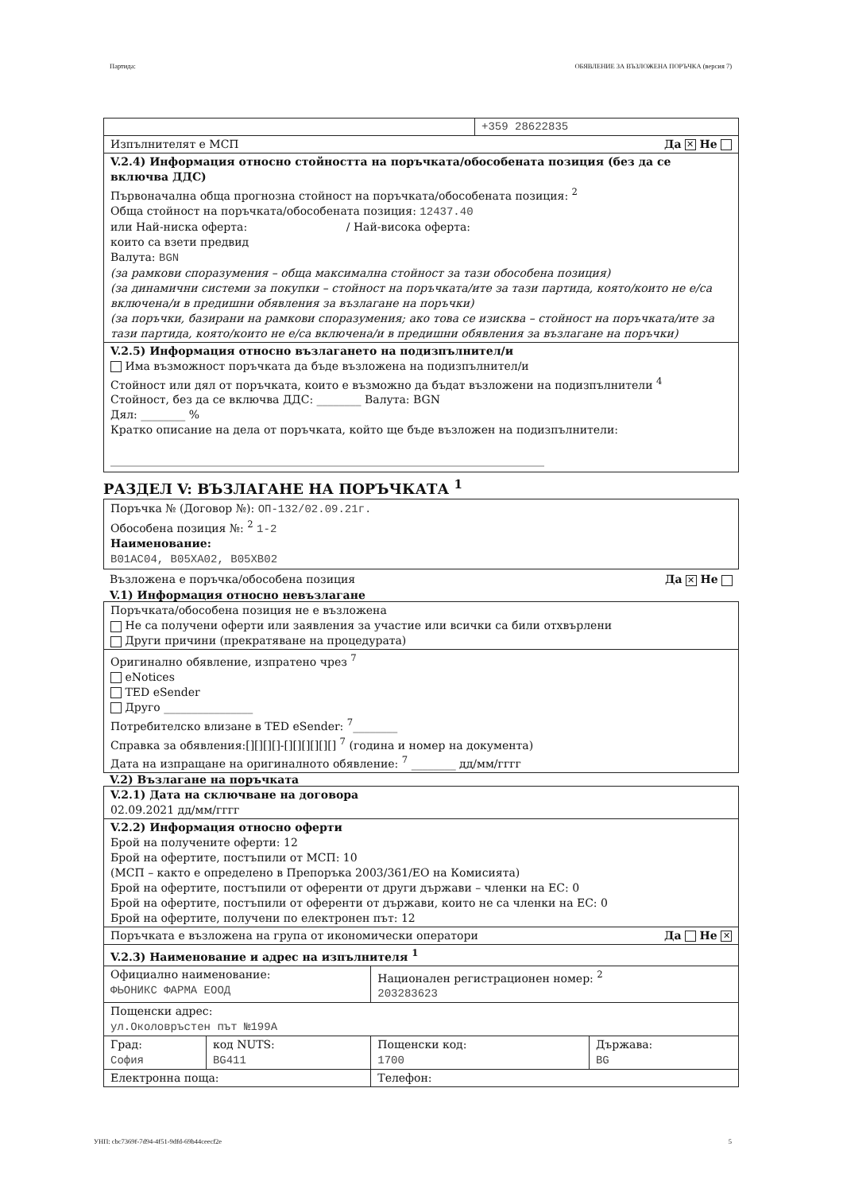Партида: ОБЯВЛЕНИЕ ЗА ВЪЗЛОЖЕНА ПОРЪЧКА (версия 7)
| | +359 28622835 |
| Изпълнителят е МСП Да ✕ Не | |
| V.2.4) Информация относно стойността на поръчката/обособената позиция (без да се включва ДДС) Първоначална обща прогнозна стойност на поръчката/обособената позиция: <sup>2</sup> Обща стойност на поръчката/обособената позиция: 12437.40 или Най-ниска оферта: / Най-висока оферта: които са взети предвид Валута: BGN (за рамкови споразумения – обща максимална стойност за тази обособена позиция) (за динамични системи за покупки – стойност на поръчката/ите за тази партида, която/които не е/са включена/и в предишни обявления за възлагане на поръчки) (за поръчки, базирани на рамкови споразумения; ако това се изисква – стойност на поръчката/ите за тази партида, която/които не е/са включена/и в предишни обявления за възлагане на поръчки) | |
| V.2.5) Информация относно възлагането на подизпълнител/и Има възможност поръчката да бъде възложена на подизпълнител/и Стойност или дял от поръчката, които е възможно да бъдат възложени на подизпълнители <sup>4</sup> Стойност, без да се включва ДДС: ________ Валута: BGN Дял: ________ % Кратко описание на дела от поръчката, който ще бъде възложен на подизпълнители: ______________________________________________________________________________ | |
РАЗДЕЛ V: ВЪЗЛАГАНЕ НА ПОРЪЧКАТА <sup>1</sup>
Поръчка № (Договор №): ОП-132/02.09.21г.
Обособена позиция №: <sup>2</sup> 1-2
Наименование:
B01AC04, B05XA02, B05XB02
Възложена е поръчка/обособена позиция Да ✕ Не
V.1) Информация относно невъзлагане
| Поръчката/обособена позиция не е възложена Не са получени оферти или заявления за участие или всички са били отхвърлени Други причини (прекратяване на процедурата) |
| Оригинално обявление, изпратено чрез <sup>7</sup> eNotices TED eSender Друго ________________ Потребителско влизане в TED eSender: <sup>7</sup>________ Справка за обявления:[][][][]-[][][][][][] <sup>7</sup> (година и номер на документа) Дата на изпращане на оригиналното обявление: <sup>7</sup> ________ дд/мм/гггг |
V.2) Възлагане на поръчката
| V.2.1) Дата на сключване на договора 02.09.2021 дд/мм/гггг | | | |
| V.2.2) Информация относно оферти Брой на получените оферти: 12 Брой на офертите, постъпили от МСП: 10 (МСП – както е определено в Препоръка 2003/361/ЕО на Комисията) Брой на офертите, постъпили от оференти от други държави – членки на ЕС: 0 Брой на офертите, постъпили от оференти от държави, които не са членки на ЕС: 0 Брой на офертите, получени по електронен път: 12 | | | |
| Поръчката е възложена на група от икономически оператори Да Не ✕ | | | |
| V.2.3) Наименование и адрес на изпълнителя <sup>1</sup> | | | |
| Официално наименование: ФЬОНИКС ФАРМА ЕООД | | Национален регистрационен номер: <sup>2</sup> 203283623 | |
| Пощенски адрес: ул.Околовръстен път №199А | | | |
| Град: София | код NUTS: BG411 | Пощенски код: 1700 | Държава: BG |
| Електронна поща: | | Телефон: | |
УНП: cbc7369f-7d94-4f51-9dfd-69b44ceecf2e 5